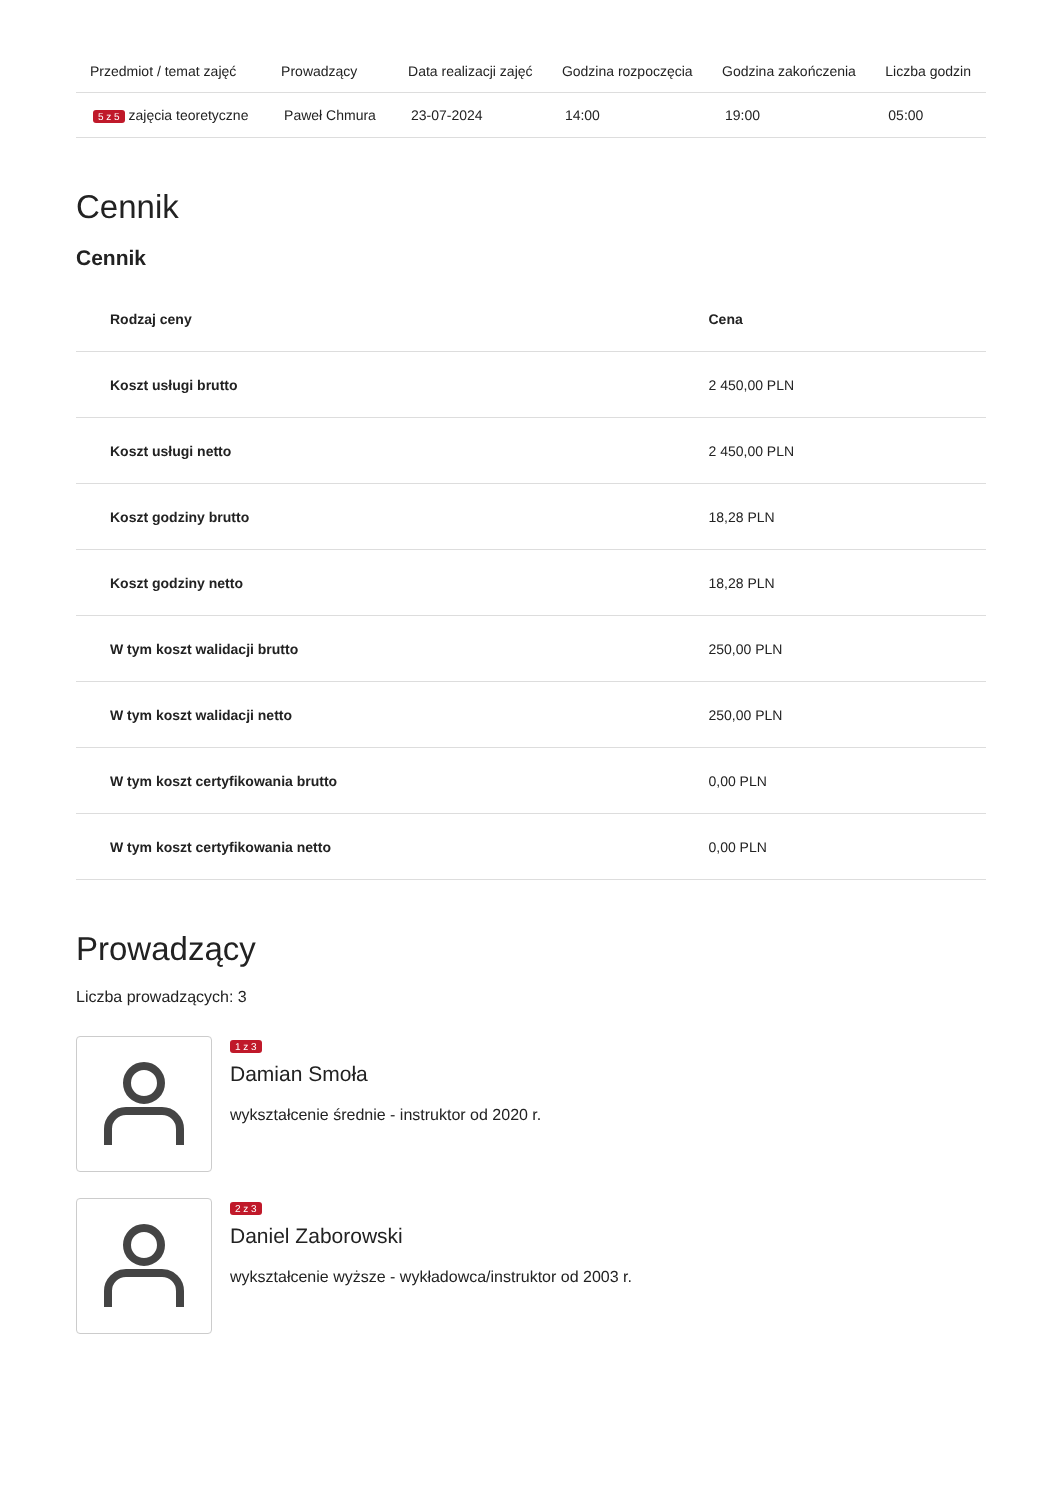| Przedmiot / temat zajęć | Prowadzący | Data realizacji zajęć | Godzina rozpoczęcia | Godzina zakończenia | Liczba godzin |
| --- | --- | --- | --- | --- | --- |
| 5 z 5 zajęcia teoretyczne | Paweł Chmura | 23-07-2024 | 14:00 | 19:00 | 05:00 |
Cennik
Cennik
| Rodzaj ceny | Cena |
| --- | --- |
| Koszt usługi brutto | 2 450,00 PLN |
| Koszt usługi netto | 2 450,00 PLN |
| Koszt godziny brutto | 18,28 PLN |
| Koszt godziny netto | 18,28 PLN |
| W tym koszt walidacji brutto | 250,00 PLN |
| W tym koszt walidacji netto | 250,00 PLN |
| W tym koszt certyfikowania brutto | 0,00 PLN |
| W tym koszt certyfikowania netto | 0,00 PLN |
Prowadzący
Liczba prowadzących: 3
1 z 3
Damian Smoła
wykształcenie średnie - instruktor od 2020 r.
2 z 3
Daniel Zaborowski
wykształcenie wyższe - wykładowca/instruktor od 2003 r.